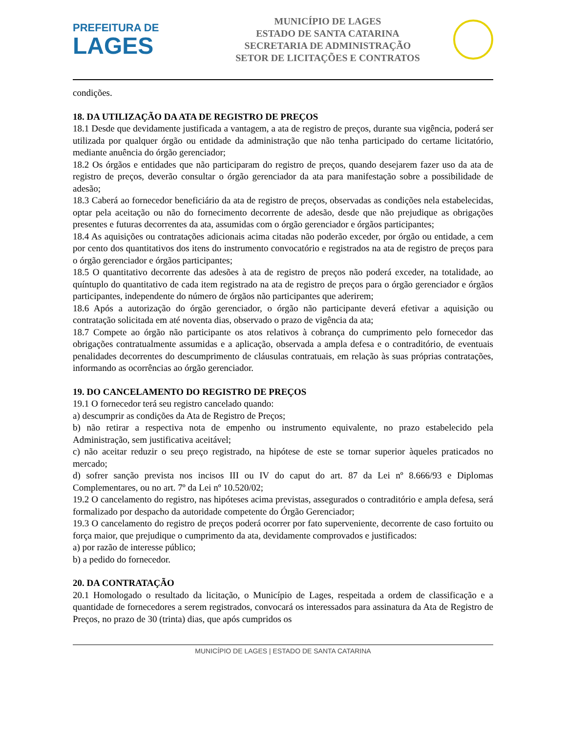PREFEITURA DE
LAGES
MUNICÍPIO DE LAGES
ESTADO DE SANTA CATARINA
SECRETARIA DE ADMINISTRAÇÃO
SETOR DE LICITAÇÕES E CONTRATOS
condições.
18. DA UTILIZAÇÃO DA ATA DE REGISTRO DE PREÇOS
18.1 Desde que devidamente justificada a vantagem, a ata de registro de preços, durante sua vigência, poderá ser utilizada por qualquer órgão ou entidade da administração que não tenha participado do certame licitatório, mediante anuência do órgão gerenciador;
18.2 Os órgãos e entidades que não participaram do registro de preços, quando desejarem fazer uso da ata de registro de preços, deverão consultar o órgão gerenciador da ata para manifestação sobre a possibilidade de adesão;
18.3 Caberá ao fornecedor beneficiário da ata de registro de preços, observadas as condições nela estabelecidas, optar pela aceitação ou não do fornecimento decorrente de adesão, desde que não prejudique as obrigações presentes e futuras decorrentes da ata, assumidas com o órgão gerenciador e órgãos participantes;
18.4 As aquisições ou contratações adicionais acima citadas não poderão exceder, por órgão ou entidade, a cem por cento dos quantitativos dos itens do instrumento convocatório e registrados na ata de registro de preços para o órgão gerenciador e órgãos participantes;
18.5 O quantitativo decorrente das adesões à ata de registro de preços não poderá exceder, na totalidade, ao quíntuplo do quantitativo de cada item registrado na ata de registro de preços para o órgão gerenciador e órgãos participantes, independente do número de órgãos não participantes que aderirem;
18.6 Após a autorização do órgão gerenciador, o órgão não participante deverá efetivar a aquisição ou contratação solicitada em até noventa dias, observado o prazo de vigência da ata;
18.7 Compete ao órgão não participante os atos relativos à cobrança do cumprimento pelo fornecedor das obrigações contratualmente assumidas e a aplicação, observada a ampla defesa e o contraditório, de eventuais penalidades decorrentes do descumprimento de cláusulas contratuais, em relação às suas próprias contratações, informando as ocorrências ao órgão gerenciador.
19. DO CANCELAMENTO DO REGISTRO DE PREÇOS
19.1 O fornecedor terá seu registro cancelado quando:
a) descumprir as condições da Ata de Registro de Preços;
b) não retirar a respectiva nota de empenho ou instrumento equivalente, no prazo estabelecido pela Administração, sem justificativa aceitável;
c) não aceitar reduzir o seu preço registrado, na hipótese de este se tornar superior àqueles praticados no mercado;
d) sofrer sanção prevista nos incisos III ou IV do caput do art. 87 da Lei nº 8.666/93 e Diplomas Complementares, ou no art. 7º da Lei nº 10.520/02;
19.2 O cancelamento do registro, nas hipóteses acima previstas, assegurados o contraditório e ampla defesa, será formalizado por despacho da autoridade competente do Órgão Gerenciador;
19.3 O cancelamento do registro de preços poderá ocorrer por fato superveniente, decorrente de caso fortuito ou força maior, que prejudique o cumprimento da ata, devidamente comprovados e justificados:
a) por razão de interesse público;
b) a pedido do fornecedor.
20. DA CONTRATAÇÃO
20.1 Homologado o resultado da licitação, o Município de Lages, respeitada a ordem de classificação e a quantidade de fornecedores a serem registrados, convocará os interessados para assinatura da Ata de Registro de Preços, no prazo de 30 (trinta) dias, que após cumpridos os
MUNICÍPIO DE LAGES | ESTADO DE SANTA CATARINA